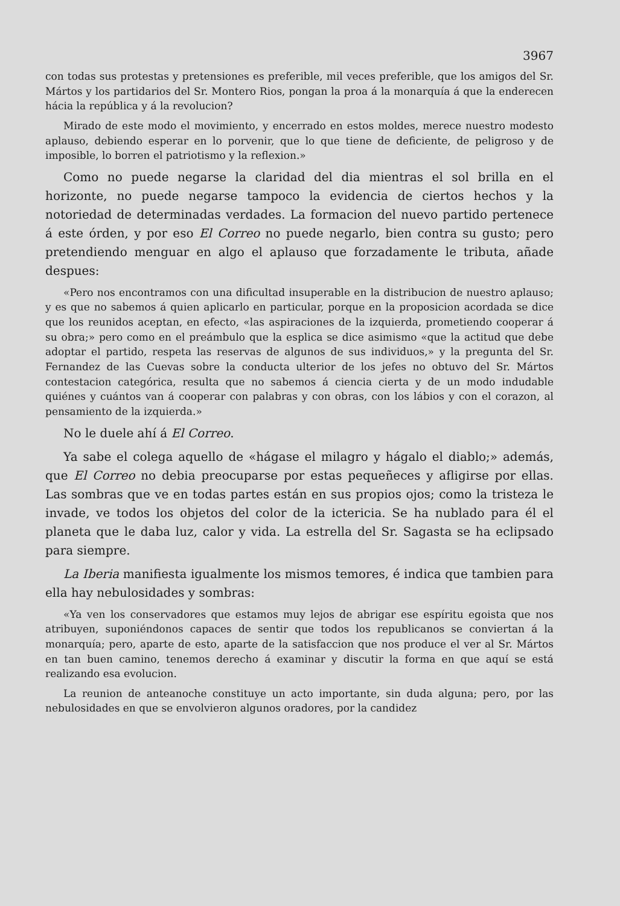3967
con todas sus protestas y pretensiones es preferible, mil veces preferible, que los amigos del Sr. Mártos y los partidarios del Sr. Montero Rios, pongan la proa á la monarquía á que la enderecen hácia la república y á la revolucion?
Mirado de este modo el movimiento, y encerrado en estos moldes, merece nuestro modesto aplauso, debiendo esperar en lo porvenir, que lo que tiene de deficiente, de peligroso y de imposible, lo borren el patriotismo y la reflexion.»
Como no puede negarse la claridad del dia mientras el sol brilla en el horizonte, no puede negarse tampoco la evidencia de ciertos hechos y la notoriedad de determinadas verdades. La formacion del nuevo partido pertenece á este órden, y por eso El Correo no puede negarlo, bien contra su gusto; pero pretendiendo menguar en algo el aplauso que forzadamente le tributa, añade despues:
«Pero nos encontramos con una dificultad insuperable en la distribucion de nuestro aplauso; y es que no sabemos á quien aplicarlo en particular, porque en la proposicion acordada se dice que los reunidos aceptan, en efecto, «las aspiraciones de la izquierda, prometiendo cooperar á su obra;» pero como en el preámbulo que la esplica se dice asimismo «que la actitud que debe adoptar el partido, respeta las reservas de algunos de sus individuos,» y la pregunta del Sr. Fernandez de las Cuevas sobre la conducta ulterior de los jefes no obtuvo del Sr. Mártos contestacion categórica, resulta que no sabemos á ciencia cierta y de un modo indudable quiénes y cuántos van á cooperar con palabras y con obras, con los lábios y con el corazon, al pensamiento de la izquierda.»
No le duele ahí á El Correo.
Ya sabe el colega aquello de «hágase el milagro y hágalo el diablo;» además, que El Correo no debia preocuparse por estas pequeñeces y afligirse por ellas. Las sombras que ve en todas partes están en sus propios ojos; como la tristeza le invade, ve todos los objetos del color de la ictericia. Se ha nublado para él el planeta que le daba luz, calor y vida. La estrella del Sr. Sagasta se ha eclipsado para siempre.
La Iberia manifiesta igualmente los mismos temores, é indica que tambien para ella hay nebulosidades y sombras:
«Ya ven los conservadores que estamos muy lejos de abrigar ese espíritu egoista que nos atribuyen, suponiéndonos capaces de sentir que todos los republicanos se conviertan á la monarquía; pero, aparte de esto, aparte de la satisfaccion que nos produce el ver al Sr. Mártos en tan buen camino, tenemos derecho á examinar y discutir la forma en que aquí se está realizando esa evolucion.
La reunion de anteanoche constituye un acto importante, sin duda alguna; pero, por las nebulosidades en que se envolvieron algunos oradores, por la candidez